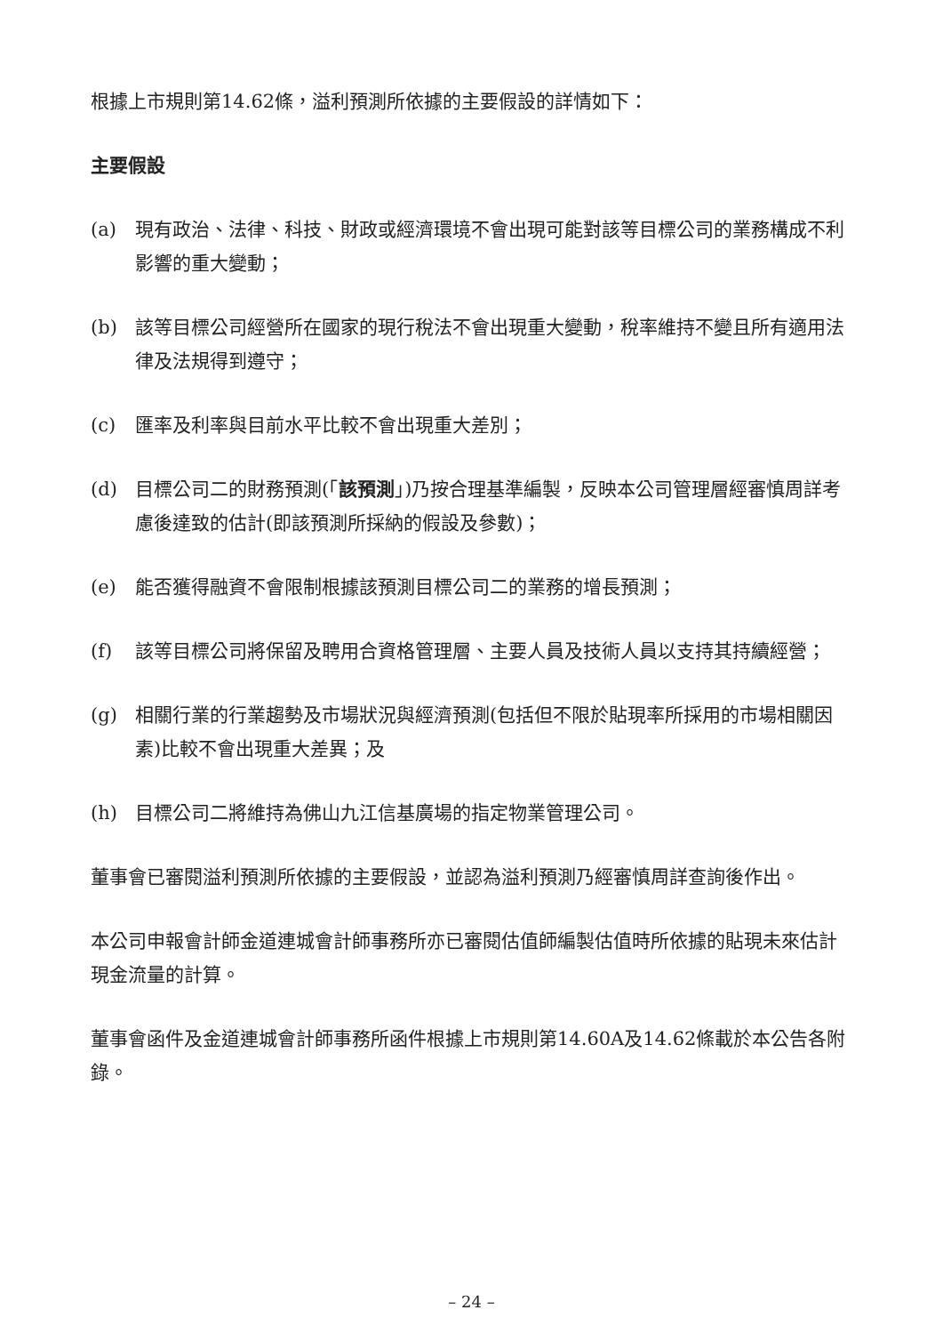根據上市規則第14.62條，溢利預測所依據的主要假設的詳情如下：
主要假設
(a) 現有政治、法律、科技、財政或經濟環境不會出現可能對該等目標公司的業務構成不利影響的重大變動；
(b) 該等目標公司經營所在國家的現行稅法不會出現重大變動，稅率維持不變且所有適用法律及法規得到遵守；
(c) 匯率及利率與目前水平比較不會出現重大差別；
(d) 目標公司二的財務預測(「該預測」)乃按合理基準編製，反映本公司管理層經審慎周詳考慮後達致的估計(即該預測所採納的假設及參數)；
(e) 能否獲得融資不會限制根據該預測目標公司二的業務的增長預測；
(f) 該等目標公司將保留及聘用合資格管理層、主要人員及技術人員以支持其持續經營；
(g) 相關行業的行業趨勢及市場狀況與經濟預測(包括但不限於貼現率所採用的市場相關因素)比較不會出現重大差異；及
(h) 目標公司二將維持為佛山九江信基廣場的指定物業管理公司。
董事會已審閱溢利預測所依據的主要假設，並認為溢利預測乃經審慎周詳查詢後作出。
本公司申報會計師金道連城會計師事務所亦已審閱估值師編製估值時所依據的貼現未來估計現金流量的計算。
董事會函件及金道連城會計師事務所函件根據上市規則第14.60A及14.62條載於本公告各附錄。
– 24 –